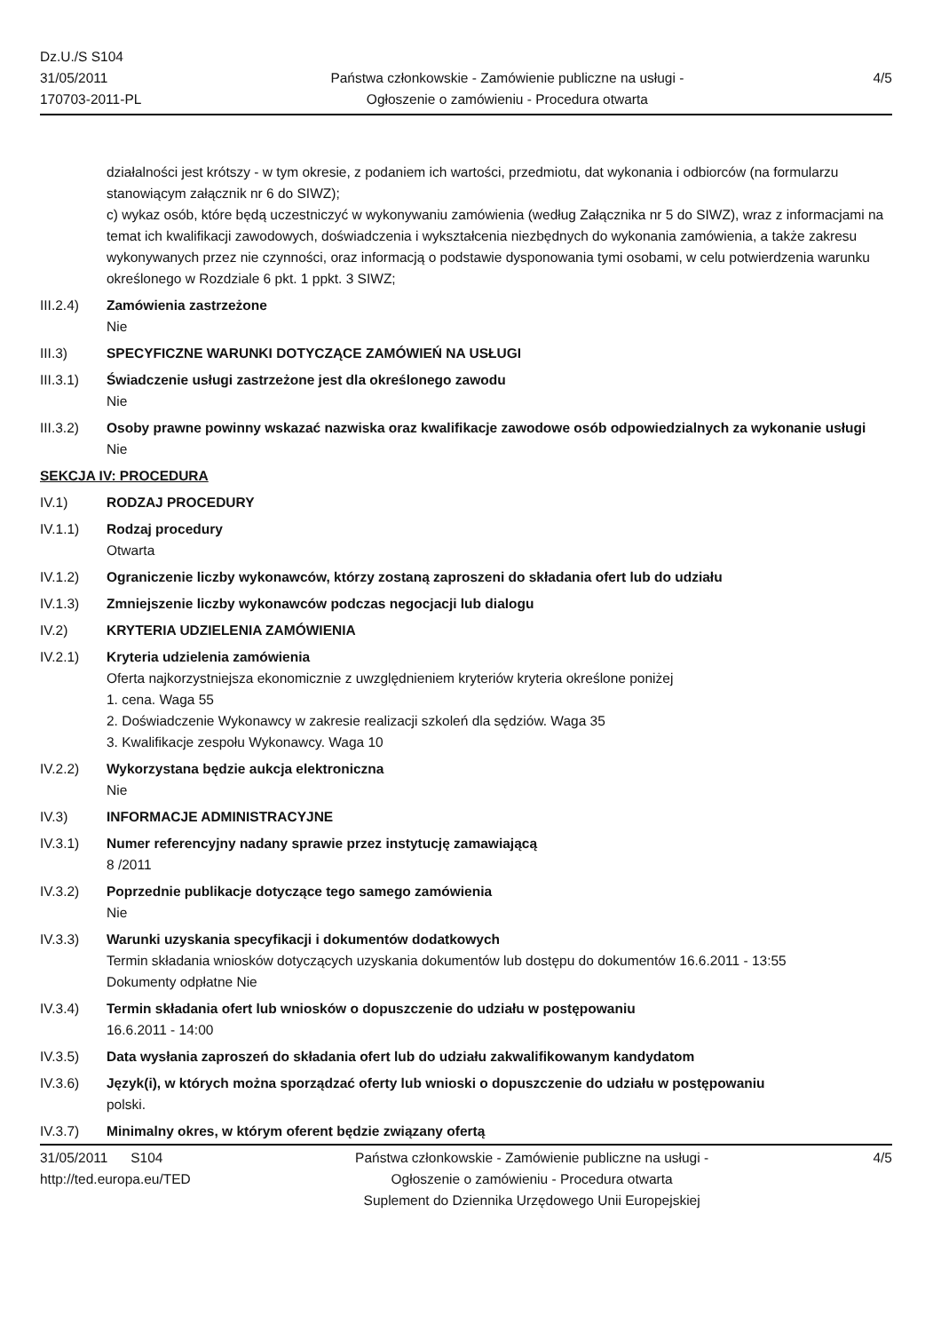Dz.U./S S104
31/05/2011
170703-2011-PL
Państwa członkowskie - Zamówienie publiczne na usługi - Ogłoszenie o zamówieniu - Procedura otwarta
4/5
działalności jest krótszy - w tym okresie, z podaniem ich wartości, przedmiotu, dat wykonania i odbiorców (na formularzu stanowiącym załącznik nr 6 do SIWZ);
c) wykaz osób, które będą uczestniczyć w wykonywaniu zamówienia (według Załącznika nr 5 do SIWZ), wraz z informacjami na temat ich kwalifikacji zawodowych, doświadczenia i wykształcenia niezbędnych do wykonania zamówienia, a także zakresu wykonywanych przez nie czynności, oraz informacją o podstawie dysponowania tymi osobami, w celu potwierdzenia warunku określonego w Rozdziale 6 pkt. 1 ppkt. 3 SIWZ;
III.2.4) Zamówienia zastrzeżone
Nie
III.3) SPECYFICZNE WARUNKI DOTYCZĄCE ZAMÓWIEŃ NA USŁUGI
III.3.1) Świadczenie usługi zastrzeżone jest dla określonego zawodu
Nie
III.3.2) Osoby prawne powinny wskazać nazwiska oraz kwalifikacje zawodowe osób odpowiedzialnych za wykonanie usługi
Nie
SEKCJA IV: PROCEDURA
IV.1) RODZAJ PROCEDURY
IV.1.1) Rodzaj procedury
Otwarta
IV.1.2) Ograniczenie liczby wykonawców, którzy zostaną zaproszeni do składania ofert lub do udziału
IV.1.3) Zmniejszenie liczby wykonawców podczas negocjacji lub dialogu
IV.2) KRYTERIA UDZIELENIA ZAMÓWIENIA
IV.2.1) Kryteria udzielenia zamówienia
Oferta najkorzystniejsza ekonomicznie z uwzględnieniem kryteriów kryteria określone poniżej
1. cena. Waga 55
2. Doświadczenie Wykonawcy w zakresie realizacji szkoleń dla sędziów. Waga 35
3. Kwalifikacje zespołu Wykonawcy. Waga 10
IV.2.2) Wykorzystana będzie aukcja elektroniczna
Nie
IV.3) INFORMACJE ADMINISTRACYJNE
IV.3.1) Numer referencyjny nadany sprawie przez instytucję zamawiającą
8 /2011
IV.3.2) Poprzednie publikacje dotyczące tego samego zamówienia
Nie
IV.3.3) Warunki uzyskania specyfikacji i dokumentów dodatkowych
Termin składania wniosków dotyczących uzyskania dokumentów lub dostępu do dokumentów 16.6.2011 - 13:55
Dokumenty odpłatne Nie
IV.3.4) Termin składania ofert lub wniosków o dopuszczenie do udziału w postępowaniu
16.6.2011 - 14:00
IV.3.5) Data wysłania zaproszeń do składania ofert lub do udziału zakwalifikowanym kandydatom
IV.3.6) Język(i), w których można sporządzać oferty lub wnioski o dopuszczenie do udziału w postępowaniu
polski.
IV.3.7) Minimalny okres, w którym oferent będzie związany ofertą
31/05/2011 S104
http://ted.europa.eu/TED
Państwa członkowskie - Zamówienie publiczne na usługi - Ogłoszenie o zamówieniu - Procedura otwarta
Suplement do Dziennika Urzędowego Unii Europejskiej
4/5